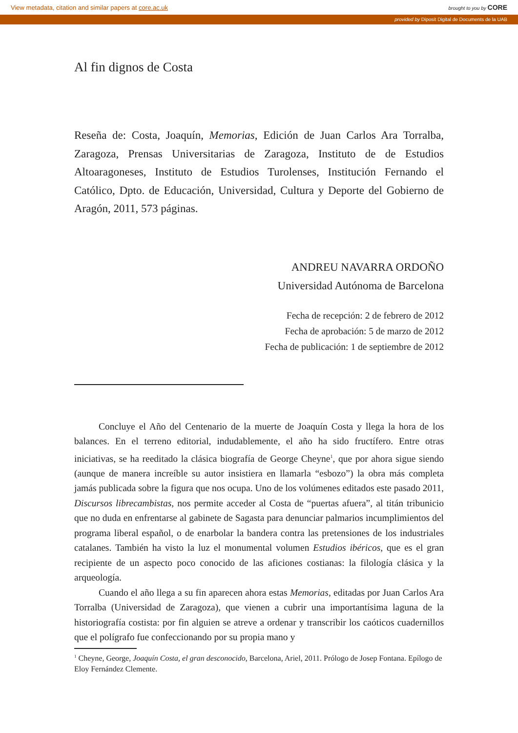View metadata, citation and similar papers at core.ac.uk brought to you by CORE
provided by Diposit Digital de Documents de la UAB
Al fin dignos de Costa
Reseña de: Costa, Joaquín, Memorias, Edición de Juan Carlos Ara Torralba, Zaragoza, Prensas Universitarias de Zaragoza, Instituto de de Estudios Altoaragoneses, Instituto de Estudios Turolenses, Institución Fernando el Católico, Dpto. de Educación, Universidad, Cultura y Deporte del Gobierno de Aragón, 2011, 573 páginas.
ANDREU NAVARRA ORDOÑO
Universidad Autónoma de Barcelona
Fecha de recepción: 2 de febrero de 2012
Fecha de aprobación: 5 de marzo de 2012
Fecha de publicación: 1 de septiembre de 2012
Concluye el Año del Centenario de la muerte de Joaquín Costa y llega la hora de los balances. En el terreno editorial, indudablemente, el año ha sido fructífero. Entre otras iniciativas, se ha reeditado la clásica biografía de George Cheyne<sup>1</sup>, que por ahora sigue siendo (aunque de manera increíble su autor insistiera en llamarla “esbozo”) la obra más completa jamás publicada sobre la figura que nos ocupa. Uno de los volúmenes editados este pasado 2011, Discursos librecambistas, nos permite acceder al Costa de “puertas afuera”, al titán tribunicio que no duda en enfrentarse al gabinete de Sagasta para denunciar palmarios incumplimientos del programa liberal español, o de enarbolar la bandera contra las pretensiones de los industriales catalanes. También ha visto la luz el monumental volumen Estudios ibéricos, que es el gran recipiente de un aspecto poco conocido de las aficiones costianas: la filología clásica y la arqueología.
Cuando el año llega a su fin aparecen ahora estas Memorias, editadas por Juan Carlos Ara Torralba (Universidad de Zaragoza), que vienen a cubrir una importantísima laguna de la historiografía costista: por fin alguien se atreve a ordenar y transcribir los caóticos cuadernillos que el polígrafo fue confeccionando por su propia mano y
<sup>1</sup> Cheyne, George, Joaquín Costa, el gran desconocido, Barcelona, Ariel, 2011. Prólogo de Josep Fontana. Epílogo de Eloy Fernández Clemente.